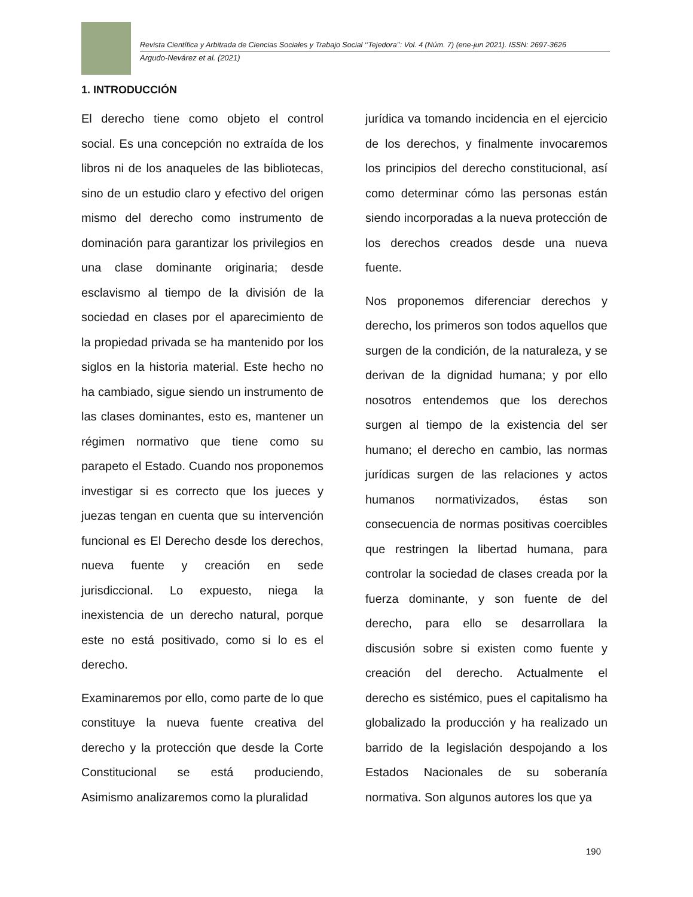Revista Científica y Arbitrada de Ciencias Sociales y Trabajo Social ‘’Tejedora’’: Vol. 4 (Núm. 7) (ene-jun 2021). ISSN: 2697-3626
Argudo-Nevárez et al. (2021)
1. INTRODUCCIÓN
El derecho tiene como objeto el control social. Es una concepción no extraída de los libros ni de los anaqueles de las bibliotecas, sino de un estudio claro y efectivo del origen mismo del derecho como instrumento de dominación para garantizar los privilegios en una clase dominante originaria; desde esclavismo al tiempo de la división de la sociedad en clases por el aparecimiento de la propiedad privada se ha mantenido por los siglos en la historia material. Este hecho no ha cambiado, sigue siendo un instrumento de las clases dominantes, esto es, mantener un régimen normativo que tiene como su parapeto el Estado. Cuando nos proponemos investigar si es correcto que los jueces y juezas tengan en cuenta que su intervención funcional es El Derecho desde los derechos, nueva fuente y creación en sede jurisdiccional. Lo expuesto, niega la inexistencia de un derecho natural, porque este no está positivado, como si lo es el derecho.
Examinaremos por ello, como parte de lo que constituye la nueva fuente creativa del derecho y la protección que desde la Corte Constitucional se está produciendo, Asimismo analizaremos como la pluralidad
jurídica va tomando incidencia en el ejercicio de los derechos, y finalmente invocaremos los principios del derecho constitucional, así como determinar cómo las personas están siendo incorporadas a la nueva protección de los derechos creados desde una nueva fuente.
Nos proponemos diferenciar derechos y derecho, los primeros son todos aquellos que surgen de la condición, de la naturaleza, y se derivan de la dignidad humana; y por ello nosotros entendemos que los derechos surgen al tiempo de la existencia del ser humano; el derecho en cambio, las normas jurídicas surgen de las relaciones y actos humanos normativizados, éstas son consecuencia de normas positivas coercibles que restringen la libertad humana, para controlar la sociedad de clases creada por la fuerza dominante, y son fuente de del derecho, para ello se desarrollara la discusión sobre si existen como fuente y creación del derecho. Actualmente el derecho es sistémico, pues el capitalismo ha globalizado la producción y ha realizado un barrido de la legislación despojando a los Estados Nacionales de su soberanía normativa. Son algunos autores los que ya
190